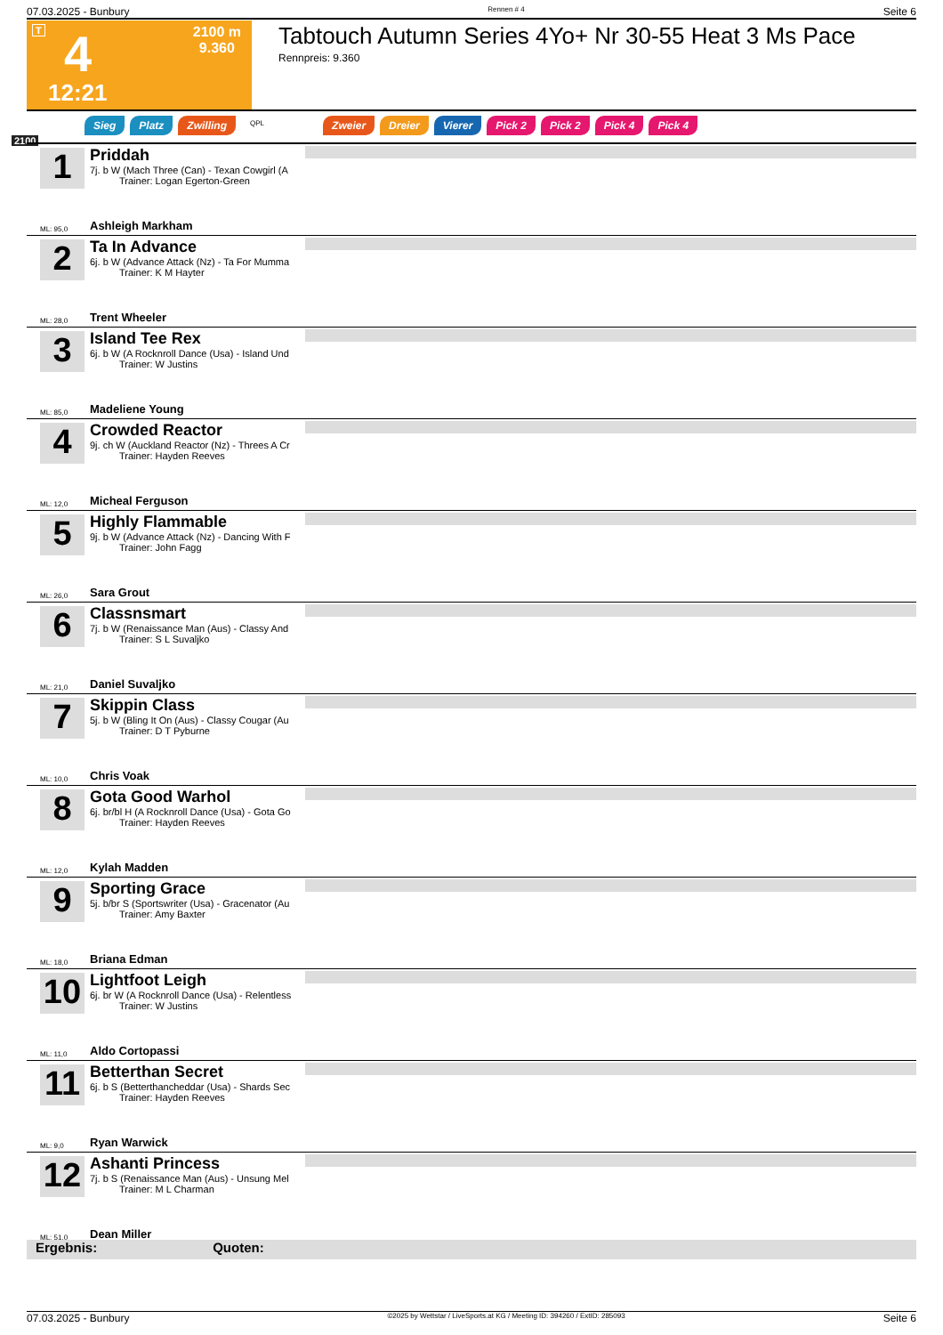07.03.2025 - Bunbury Rennen # 4 Seite 6
T 4
12:21
2100 m
9.360
Tabtouch Autumn Series 4Yo+ Nr 30-55 Heat 3 Ms Pace
Rennpreis: 9.360
Sieg Platz Zwilling QPL Zweier Dreier Vierer Pick 2 Pick 2 Pick 4 Pick 4
2100
1
Priddah
7j. b W (Mach Three (Can) - Texan Cowgirl (A
   Trainer: Logan Egerton-Green
ML: 95,0 Ashleigh Markham
2
Ta In Advance
6j. b W (Advance Attack (Nz) - Ta For Mumma
   Trainer: K M Hayter
ML: 28,0 Trent Wheeler
3
Island Tee Rex
6j. b W (A Rocknroll Dance (Usa) - Island Und
   Trainer: W Justins
ML: 85,0 Madeliene Young
4
Crowded Reactor
9j. ch W (Auckland Reactor (Nz) - Threes A Cr
   Trainer: Hayden Reeves
ML: 12,0 Micheal Ferguson
5
Highly Flammable
9j. b W (Advance Attack (Nz) - Dancing With F
   Trainer: John Fagg
ML: 26,0 Sara Grout
6
Classnsmart
7j. b W (Renaissance Man (Aus) - Classy And
   Trainer: S L Suvaljko
ML: 21,0 Daniel Suvaljko
7
Skippin Class
5j. b W (Bling It On (Aus) - Classy Cougar (Au
   Trainer: D T Pyburne
ML: 10,0 Chris Voak
8
Gota Good Warhol
6j. br/bl H (A Rocknroll Dance (Usa) - Gota Go
   Trainer: Hayden Reeves
ML: 12,0 Kylah Madden
9
Sporting Grace
5j. b/br S (Sportswriter (Usa) - Gracenator (Au
   Trainer: Amy Baxter
ML: 18,0 Briana Edman
10
Lightfoot Leigh
6j. br W (A Rocknroll Dance (Usa) - Relentless
   Trainer: W Justins
ML: 11,0 Aldo Cortopassi
11
Betterthan Secret
6j. b S (Betterthancheddar (Usa) - Shards Sec
   Trainer: Hayden Reeves
ML: 9,0 Ryan Warwick
12
Ashanti Princess
7j. b S (Renaissance Man (Aus) - Unsung Mel
   Trainer: M L Charman
ML: 51,0 Dean Miller
Ergebnis: Quoten:
07.03.2025 - Bunbury ©2025 by Wettstar / LiveSports.at KG / Meeting ID: 394260 / ExtID: 285093 Seite 6